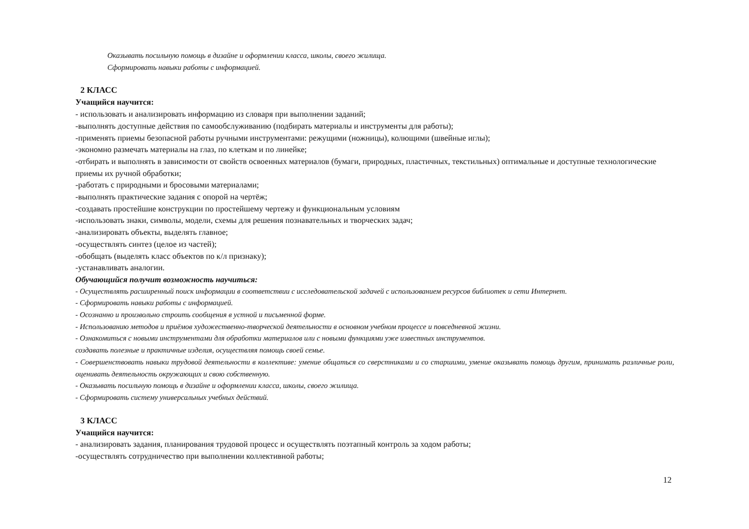Оказывать посильную помощь в дизайне и оформлении класса, школы, своего жилища.
Сформировать навыки работы с информацией.
2 КЛАСС
Учащийся научится:
- использовать и анализировать информацию из словаря при выполнении заданий;
-выполнять доступные действия по самообслуживанию (подбирать материалы и инструменты для работы);
-применять приемы безопасной работы ручными инструментами: режущими (ножницы), колющими (швейные иглы);
-экономно размечать материалы на глаз, по клеткам и по линейке;
-отбирать и выполнять в зависимости от свойств освоенных материалов (бумаги, природных, пластичных, текстильных) оптимальные и доступные технологические приемы их ручной обработки;
-работать с природными и бросовыми материалами;
-выполнять практические задания с опорой на чертёж;
-создавать простейшие конструкции по простейшему чертежу и функциональным условиям
-использовать знаки, символы, модели, схемы для решения познавательных и творческих задач;
-анализировать объекты, выделять главное;
-осуществлять синтез (целое из частей);
-обобщать (выделять класс объектов по к/л признаку);
-устанавливать аналогии.
Обучающийся получит возможность научиться:
- Осуществлять расширенный поиск информации в соответствии с исследовательской задачей с использованием ресурсов библиотек и сети Интернет.
- Сформировать навыки работы с информацией.
- Осознанно и произвольно строить сообщения в устной и письменной форме.
- Использованию методов и приёмов художественно-творческой деятельности в основном учебном процессе и повседневной жизни.
- Ознакомиться с новыми инструментами для обработки материалов или с новыми функциями уже известных инструментов.
создавать полезные и практичные изделия, осуществляя помощь своей семье.
- Совершенствовать навыки трудовой деятельности в коллективе: умение общаться со сверстниками и со старшими, умение оказывать помощь другим, принимать различные роли, оценивать деятельность окружающих и свою собственную.
- Оказывать посильную помощь в дизайне и оформлении класса, школы, своего жилища.
- Сформировать систему универсальных учебных действий.
3 КЛАСС
Учащийся научится:
- анализировать задания, планирования трудовой процесс и осуществлять поэтапный контроль за ходом работы;
-осуществлять сотрудничество при выполнении коллективной работы;
12